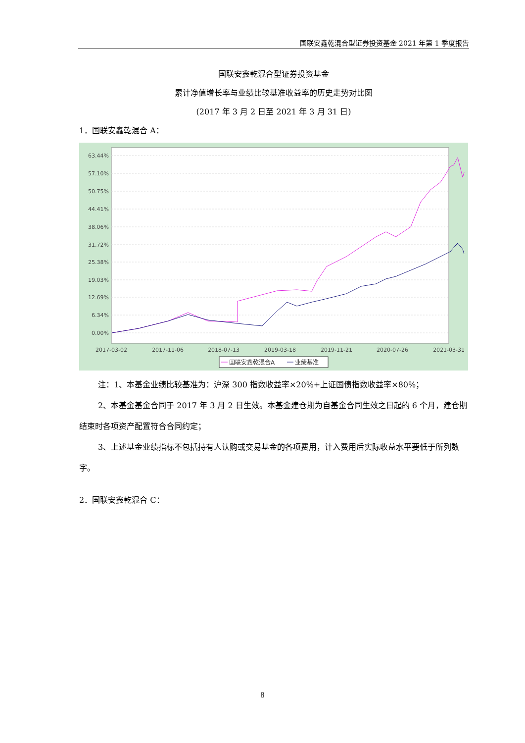国联安鑫乾混合型证券投资基金 2021 年第 1 季度报告
国联安鑫乾混合型证券投资基金
累计净值增长率与业绩比较基准收益率的历史走势对比图
(2017 年 3 月 2 日至 2021 年 3 月 31 日)
1．国联安鑫乾混合 A：
63.44%
57.10%
50.75%
44.41%
38.06%
31.72%
25.38%
19.03%
12.69%
6.34%
0.00%
2017-03-02
2017-11-06
2018-07-13
2019-03-18
2019-11-21
2020-07-26
2021-03-31
国联安鑫乾混合A
业绩基准
注：1、本基金业绩比较基准为：沪深 300 指数收益率×20%+上证国债指数收益率×80%；
2、本基金基金合同于 2017 年 3 月 2 日生效。本基金建仓期为自基金合同生效之日起的 6 个月，建仓期结束时各项资产配置符合合同约定；
3、上述基金业绩指标不包括持有人认购或交易基金的各项费用，计入费用后实际收益水平要低于所列数字。
2．国联安鑫乾混合 C：
8